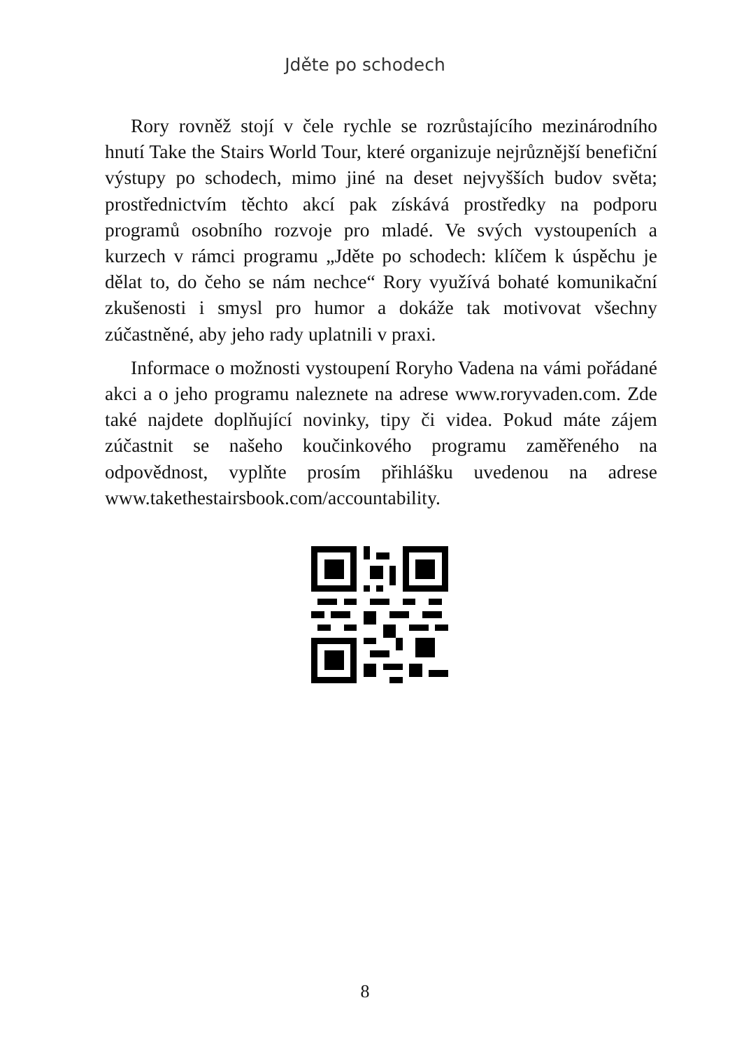Jděte po schodech
Rory rovněž stojí v čele rychle se rozrůstajícího mezinárodního hnutí Take the Stairs World Tour, které organizuje nejrůznější benefiční výstupy po schodech, mimo jiné na deset nejvyšších budov světa; prostřednictvím těchto akcí pak získává prostředky na podporu programů osobního rozvoje pro mladé. Ve svých vystoupeních a kurzech v rámci programu „Jděte po schodech: klíčem k úspěchu je dělat to, do čeho se nám nechce“ Rory využívá bohaté komunikační zkušenosti i smysl pro humor a dokáže tak motivovat všechny zúčastněné, aby jeho rady uplatnili v praxi.
Informace o možnosti vystoupení Roryho Vadena na vámi pořádané akci a o jeho programu naleznete na adrese www.roryvaden.com. Zde také najdete doplňující novinky, tipy či videa. Pokud máte zájem zúčastnit se našeho koučinkového programu zaměřeného na odpovědnost, vyplňte prosím přihlášku uvedenou na adrese www.takethestairsbook.com/accountability.
8